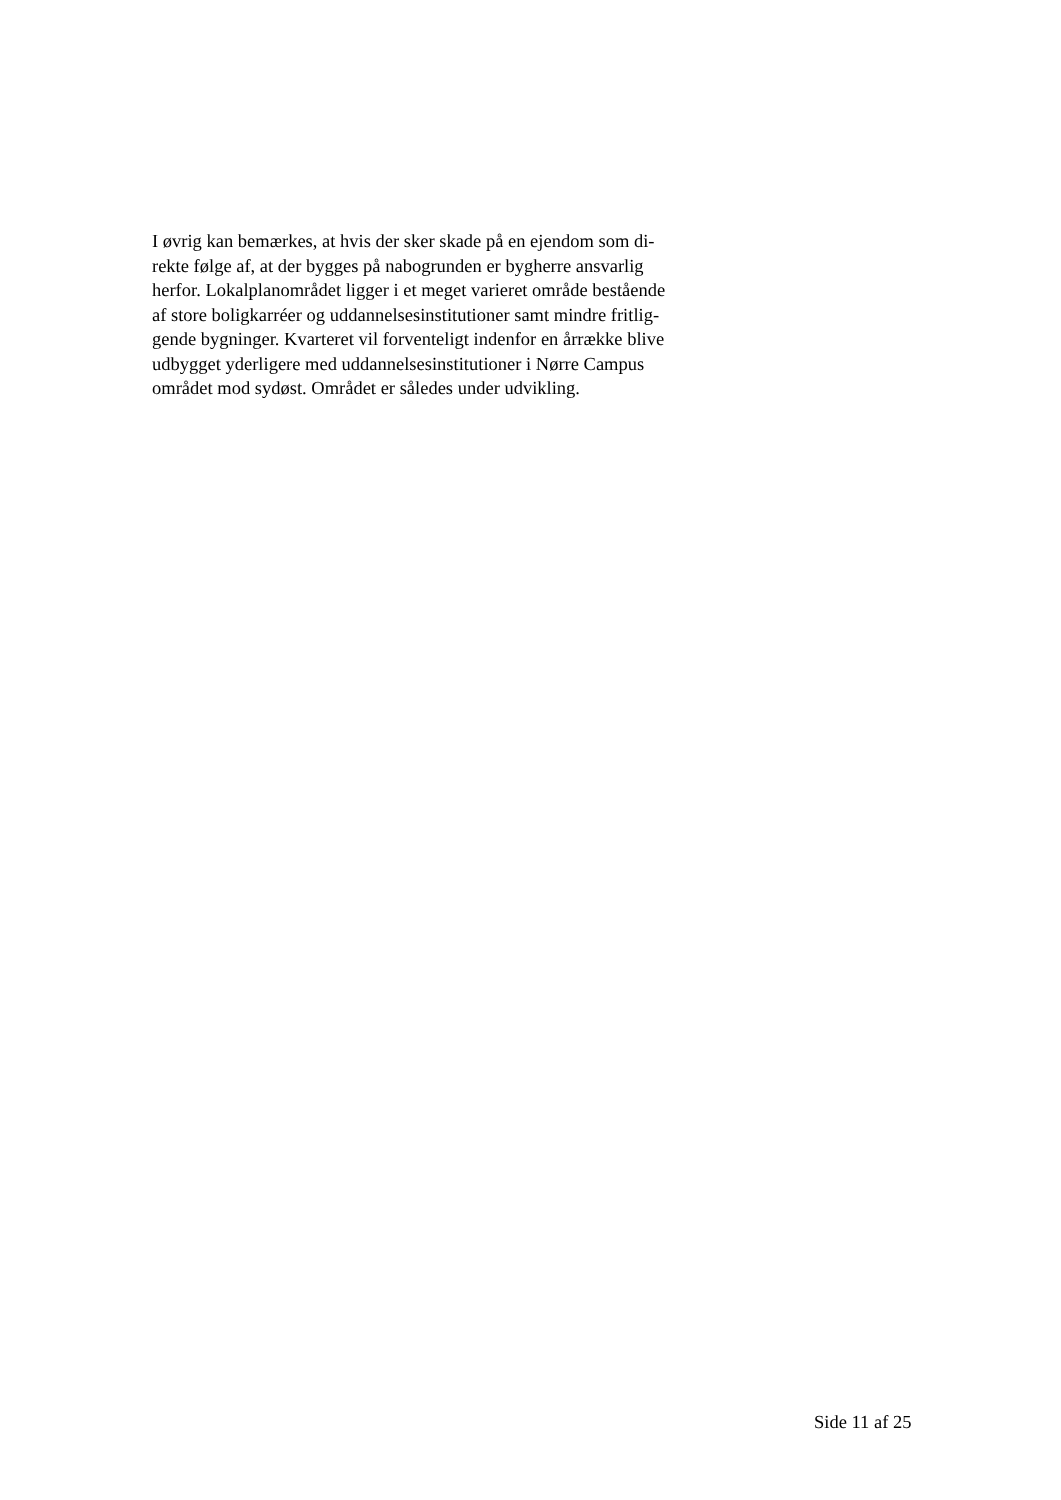I øvrig kan bemærkes, at hvis der sker skade på en ejendom som di-
rekte følge af, at der bygges på nabogrunden er bygherre ansvarlig
herfor. Lokalplanområdet ligger i et meget varieret område bestående
af store boligkarréer og uddannelsesinstitutioner samt mindre fritlig-
gende bygninger. Kvarteret vil forventeligt indenfor en årrække blive
udbygget yderligere med uddannelsesinstitutioner i Nørre Campus
området mod sydøst. Området er således under udvikling.
Side 11 af 25